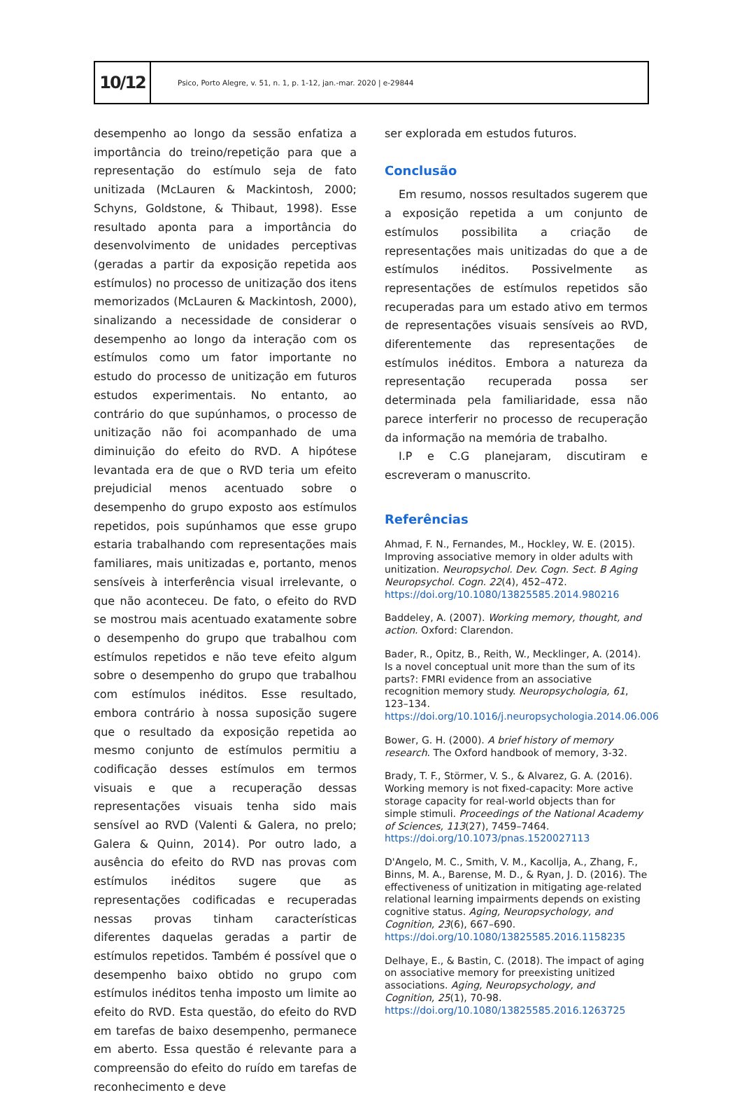10/12
Psico, Porto Alegre, v. 51, n. 1, p. 1-12, jan.-mar. 2020 | e-29844
desempenho ao longo da sessão enfatiza a importância do treino/repetição para que a representação do estímulo seja de fato unitizada (McLauren & Mackintosh, 2000; Schyns, Goldstone, & Thibaut, 1998). Esse resultado aponta para a importância do desenvolvimento de unidades perceptivas (geradas a partir da exposição repetida aos estímulos) no processo de unitização dos itens memorizados (McLauren & Mackintosh, 2000), sinalizando a necessidade de considerar o desempenho ao longo da interação com os estímulos como um fator importante no estudo do processo de unitização em futuros estudos experimentais. No entanto, ao contrário do que supúnhamos, o processo de unitização não foi acompanhado de uma diminuição do efeito do RVD. A hipótese levantada era de que o RVD teria um efeito prejudicial menos acentuado sobre o desempenho do grupo exposto aos estímulos repetidos, pois supúnhamos que esse grupo estaria trabalhando com representações mais familiares, mais unitizadas e, portanto, menos sensíveis à interferência visual irrelevante, o que não aconteceu. De fato, o efeito do RVD se mostrou mais acentuado exatamente sobre o desempenho do grupo que trabalhou com estímulos repetidos e não teve efeito algum sobre o desempenho do grupo que trabalhou com estímulos inéditos. Esse resultado, embora contrário à nossa suposição sugere que o resultado da exposição repetida ao mesmo conjunto de estímulos permitiu a codificação desses estímulos em termos visuais e que a recuperação dessas representações visuais tenha sido mais sensível ao RVD (Valenti & Galera, no prelo; Galera & Quinn, 2014). Por outro lado, a ausência do efeito do RVD nas provas com estímulos inéditos sugere que as representações codificadas e recuperadas nessas provas tinham características diferentes daquelas geradas a partir de estímulos repetidos. Também é possível que o desempenho baixo obtido no grupo com estímulos inéditos tenha imposto um limite ao efeito do RVD. Esta questão, do efeito do RVD em tarefas de baixo desempenho, permanece em aberto. Essa questão é relevante para a compreensão do efeito do ruído em tarefas de reconhecimento e deve
ser explorada em estudos futuros.
Conclusão
Em resumo, nossos resultados sugerem que a exposição repetida a um conjunto de estímulos possibilita a criação de representações mais unitizadas do que a de estímulos inéditos. Possivelmente as representações de estímulos repetidos são recuperadas para um estado ativo em termos de representações visuais sensíveis ao RVD, diferentemente das representações de estímulos inéditos. Embora a natureza da representação recuperada possa ser determinada pela familiaridade, essa não parece interferir no processo de recuperação da informação na memória de trabalho.
I.P e C.G planejaram, discutiram e escreveram o manuscrito.
Referências
Ahmad, F. N., Fernandes, M., Hockley, W. E. (2015). Improving associative memory in older adults with unitization. Neuropsychol. Dev. Cogn. Sect. B Aging Neuropsychol. Cogn. 22(4), 452–472. https://doi.org/10.1080/13825585.2014.980216
Baddeley, A. (2007). Working memory, thought, and action. Oxford: Clarendon.
Bader, R., Opitz, B., Reith, W., Mecklinger, A. (2014). Is a novel conceptual unit more than the sum of its parts?: FMRI evidence from an associative recognition memory study. Neuropsychologia, 61, 123–134. https://doi.org/10.1016/j.neuropsychologia.2014.06.006
Bower, G. H. (2000). A brief history of memory research. The Oxford handbook of memory, 3-32.
Brady, T. F., Störmer, V. S., & Alvarez, G. A. (2016). Working memory is not fixed-capacity: More active storage capacity for real-world objects than for simple stimuli. Proceedings of the National Academy of Sciences, 113(27), 7459–7464. https://doi.org/10.1073/pnas.1520027113
D'Angelo, M. C., Smith, V. M., Kacollja, A., Zhang, F., Binns, M. A., Barense, M. D., & Ryan, J. D. (2016). The effectiveness of unitization in mitigating age-related relational learning impairments depends on existing cognitive status. Aging, Neuropsychology, and Cognition, 23(6), 667–690. https://doi.org/10.1080/13825585.2016.1158235
Delhaye, E., & Bastin, C. (2018). The impact of aging on associative memory for preexisting unitized associations. Aging, Neuropsychology, and Cognition, 25(1), 70-98. https://doi.org/10.1080/13825585.2016.1263725